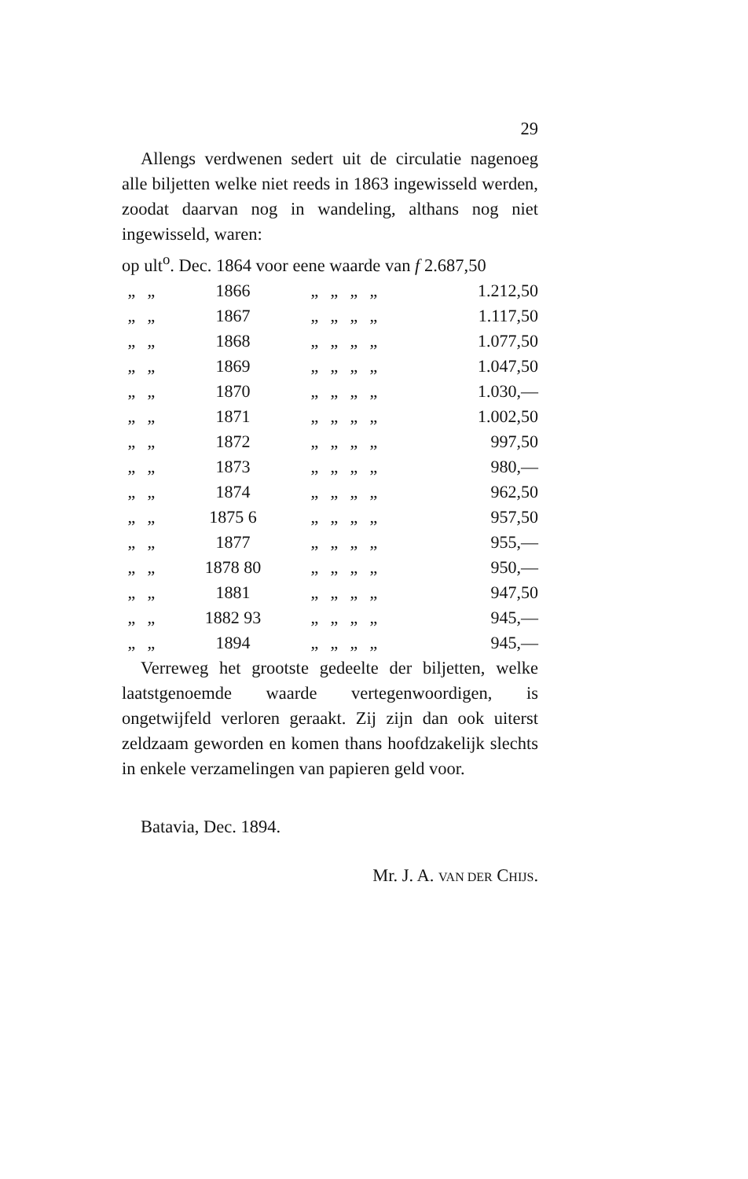29
Allengs verdwenen sedert uit de circulatie nagenoeg alle biljetten welke niet reeds in 1863 ingewisseld werden, zoodat daarvan nog in wandeling, althans nog niet ingewisseld, waren:
op ult<sup>o</sup>. Dec. 1864 voor eene waarde van f 2.687,50
| „ | „ | 1866 | „ | „ | „ | „ | 1.212,50 |
| „ | „ | 1867 | „ | „ | „ | „ | 1.117,50 |
| „ | „ | 1868 | „ | „ | „ | „ | 1.077,50 |
| „ | „ | 1869 | „ | „ | „ | „ | 1.047,50 |
| „ | „ | 1870 | „ | „ | „ | „ | 1.030,— |
| „ | „ | 1871 | „ | „ | „ | „ | 1.002,50 |
| „ | „ | 1872 | „ | „ | „ | „ | 997,50 |
| „ | „ | 1873 | „ | „ | „ | „ | 980,— |
| „ | „ | 1874 | „ | „ | „ | „ | 962,50 |
| „ | „ | 1875 6 | „ | „ | „ | „ | 957,50 |
| „ | „ | 1877 | „ | „ | „ | „ | 955,— |
| „ | „ | 1878 80 | „ | „ | „ | „ | 950,— |
| „ | „ | 1881 | „ | „ | „ | „ | 947,50 |
| „ | „ | 1882 93 | „ | „ | „ | „ | 945,— |
| „ | „ | 1894 | „ | „ | „ | „ | 945,— |
Verreweg het grootste gedeelte der biljetten, welke laatstgenoemde waarde vertegenwoordigen, is ongetwijfeld verloren geraakt. Zij zijn dan ook uiterst zeldzaam geworden en komen thans hoofdzakelijk slechts in enkele verzamelingen van papieren geld voor.
Batavia, Dec. 1894.
Mr. J. A. VAN DER CHIJS.